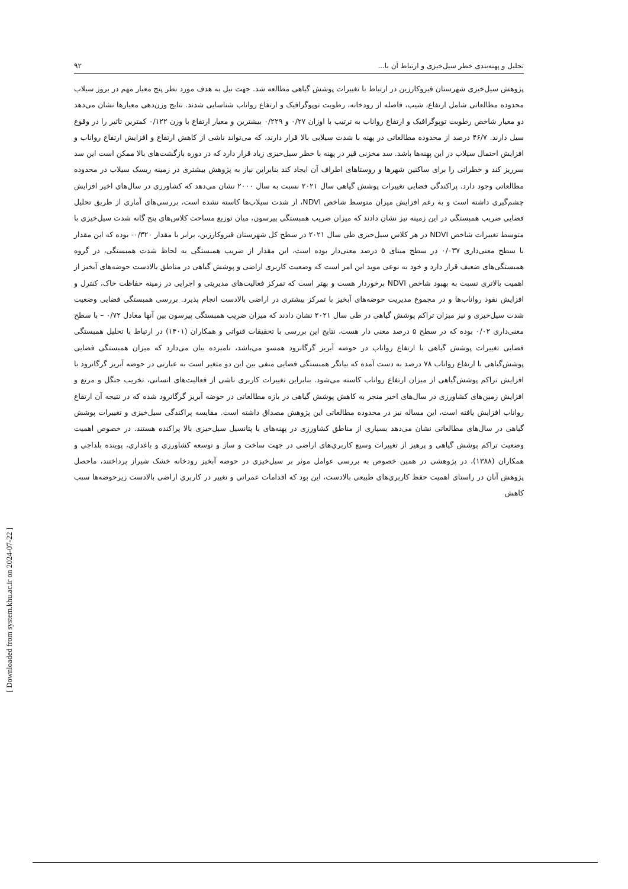تحلیل و پهنه‌بندی خطر سیل‌خیزی و ارتباط آن با... ۹۲
پژوهش سیل‌خیزی شهرستان قیروکارزین در ارتباط با تغییرات پوشش گیاهی مطالعه شد. جهت نیل به هدف مورد نظر پنج معیار مهم در بروز سیلاب محدوده مطالعاتی شامل ارتفاع، شیب، فاصله از رودخانه، رطوبت توپوگرافیک و ارتفاع رواناب شناسایی شدند. نتایج وزن‌دهی معیارها نشان می‌دهد دو معیار شاخص رطوبت توپوگرافیک و ارتفاع رواناب به ترتیب با اوزان ۰/۲۷ و ۰/۲۲۹ بیشترین و معیار ارتفاع با وزن ۰/۱۲۲ کمترین تاثیر را در وقوع سیل دارند. ۴۶/۷ درصد از محدوده مطالعاتی در پهنه با شدت سیلابی بالا قرار دارند، که می‌تواند ناشی از کاهش ارتفاع و افزایش ارتفاع رواناب و افزایش احتمال سیلاب در این پهنه‌ها باشد. سد مخزنی قیر در پهنه با خطر سیل‌خیزی زیاد قرار دارد که در دوره بازگشت‌های بالا ممکن است این سد سرریز کند و خطراتی را برای ساکنین شهرها و روستاهای اطراف آن ایجاد کند بنابراین نیاز به پژوهش بیشتری در زمینه ریسک سیلاب در محدوده مطالعاتی وجود دارد. پراکندگی فضایی تغییرات پوشش گیاهی سال ۲۰۲۱ نسبت به سال ۲۰۰۰ نشان می‌دهد که کشاورزی در سال‌های اخیر افزایش چشم‌گیری داشته است و به رغم افزایش میزان متوسط شاخص NDVI، از شدت سیلاب‌ها کاسته نشده است، بررسی‌های آماری از طریق تحلیل فضایی ضریب همبستگی در این زمینه نیز نشان دادند که میزان ضریب همبستگی پیرسون، میان توزیع مساحت کلاس‌های پنج گانه شدت سیل‌خیزی با متوسط تغییرات شاخص NDVI در هر کلاس سیل‌خیزی طی سال ۲۰۲۱ در سطح کل شهرستان قیروکارزین، برابر با مقدار ۰/۳۲۰- بوده که این مقدار با سطح معنی‌داری ۰/۰۳۷ در سطح مبنای ۵ درصد معنی‌دار بوده است، این مقدار از ضریب همبستگی به لحاظ شدت همبستگی، در گروه همبستگی‌های ضعیف قرار دارد و خود به نوعی موید این امر است که وضعیت کاربری اراضی و پوشش گیاهی در مناطق بالادست حوضه‌های آبخیز از اهمیت بالاتری نسبت به بهبود شاخص NDVI برخوردار هست و بهتر است که تمرکز فعالیت‌های مدیریتی و اجرایی در زمینه حفاظت خاک، کنترل و افزایش نفوذ رواناب‌ها و در مجموع مدیریت حوضه‌های آبخیز با تمرکز بیشتری در اراضی بالادست انجام پذیرد. بررسی همبستگی فضایی وضعیت شدت سیل‌خیزی و نیز میزان تراکم پوشش گیاهی در طی سال ۲۰۲۱ نشان دادند که میزان ضریب همبستگی پیرسون بین آنها معادل ۰/۷۲ – با سطح معنی‌داری ۰/۰۲ بوده که در سطح ۵ درصد معنی دار هست، نتایج این بررسی با تحقیقات قنواتی و همکاران (۱۴۰۱) در ارتباط با تحلیل همبستگی فضایی تغییرات پوشش گیاهی با ارتفاع رواناب در حوضه آبریز گرگانرود همسو می‌باشد، نامبرده بیان می‌دارد که میزان همبستگی فضایی پوشش‌گیاهی با ارتفاع رواناب ۷۸ درصد به دست آمده که بیانگر همبستگی فضایی منفی بین این دو متغیر است به عبارتی در حوضه آبریز گرگانرود با افزایش تراکم پوشش‌گیاهی از میزان ارتفاع رواناب کاسته می‌شود. بنابراین تغییرات کاربری ناشی از فعالیت‌های انسانی، تخریب جنگل و مرتع و افزایش زمین‌های کشاورزی در سال‌های اخیر منجر به کاهش پوشش گیاهی در بازه مطالعاتی در حوضه آبریز گرگانرود شده که در نتیجه آن ارتفاع رواناب افزایش یافته است، این مساله نیز در محدوده مطالعاتی این پژوهش مصداق داشته است. مقایسه پراکندگی سیل‌خیزی و تغییرات پوشش گیاهی در سال‌های مطالعاتی نشان می‌دهد بسیاری از مناطق کشاورزی در پهنه‌های با پتانسیل سیل‌خیزی بالا پراکنده هستند. در خصوص اهمیت وضعیت تراکم پوشش گیاهی و پرهیز از تغییرات وسیع کاربری‌های اراضی در جهت ساخت و ساز و توسعه کشاورزی و باغداری، پوینده بلداجی و همکاران (۱۳۸۸)، در پژوهشی در همین خصوص به بررسی عوامل موثر بر سیل‌خیزی در حوضه آبخیز رودخانه خشک شیراز پرداختند، ماحصل پژوهش آنان در راستای اهمیت حفظ کاربری‌های طبیعی بالادست، این بود که اقدامات عمرانی و تغییر در کاربری اراضی بالادست زیرحوضه‌ها سبب کاهش
[ Downloaded from system.khu.ac.ir on 2024-07-22 ]